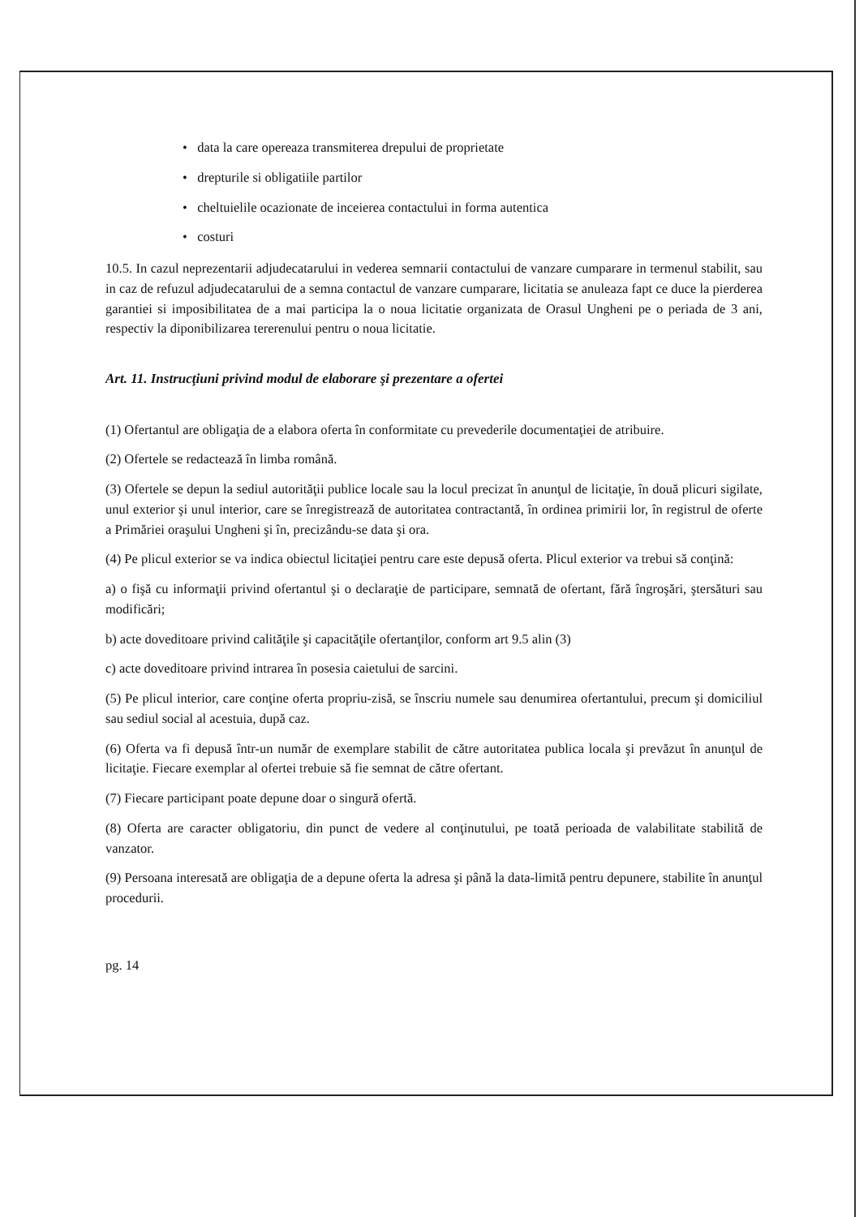• data la care opereaza transmiterea drepului de proprietate
• drepturile si obligatiile partilor
• cheltuielile ocazionate de inceierea contactului in forma autentica
• costuri
10.5. In cazul neprezentarii adjudecatarului in vederea semnarii contactului de vanzare cumparare in termenul stabilit, sau in caz de refuzul adjudecatarului de a semna contactul de vanzare cumparare, licitatia se anuleaza fapt ce duce la pierderea garantiei si imposibilitatea de a mai participa la o noua licitatie organizata de Orasul Ungheni pe o periada de 3 ani, respectiv la diponibilizarea tererenului pentru o noua licitatie.
Art. 11. Instrucţiuni privind modul de elaborare şi prezentare a ofertei
(1) Ofertantul are obligaţia de a elabora oferta în conformitate cu prevederile documentaţiei de atribuire.
(2) Ofertele se redactează în limba română.
(3) Ofertele se depun la sediul autorităţii publice locale sau la locul precizat în anunţul de licitaţie, în două plicuri sigilate, unul exterior şi unul interior, care se înregistrează de autoritatea contractantă, în ordinea primirii lor, în registrul de oferte a Primăriei oraşului Ungheni şi în, precizându-se data şi ora.
(4) Pe plicul exterior se va indica obiectul licitaţiei pentru care este depusă oferta. Plicul exterior va trebui să conţină:
a) o fişă cu informaţii privind ofertantul şi o declaraţie de participare, semnată de ofertant, fără îngroşări, ştersături sau modificări;
b) acte doveditoare privind calităţile şi capacităţile ofertanţilor, conform art 9.5 alin (3)
c) acte doveditoare privind intrarea în posesia caietului de sarcini.
(5) Pe plicul interior, care conţine oferta propriu-zisă, se înscriu numele sau denumirea ofertantului, precum şi domiciliul sau sediul social al acestuia, după caz.
(6) Oferta va fi depusă într-un număr de exemplare stabilit de către autoritatea publica locala şi prevăzut în anunţul de licitaţie. Fiecare exemplar al ofertei trebuie să fie semnat de către ofertant.
(7) Fiecare participant poate depune doar o singură ofertă.
(8) Oferta are caracter obligatoriu, din punct de vedere al conţinutului, pe toată perioada de valabilitate stabilită de vanzator.
(9) Persoana interesată are obligaţia de a depune oferta la adresa şi până la data-limită pentru depunere, stabilite în anunţul procedurii.
pg. 14